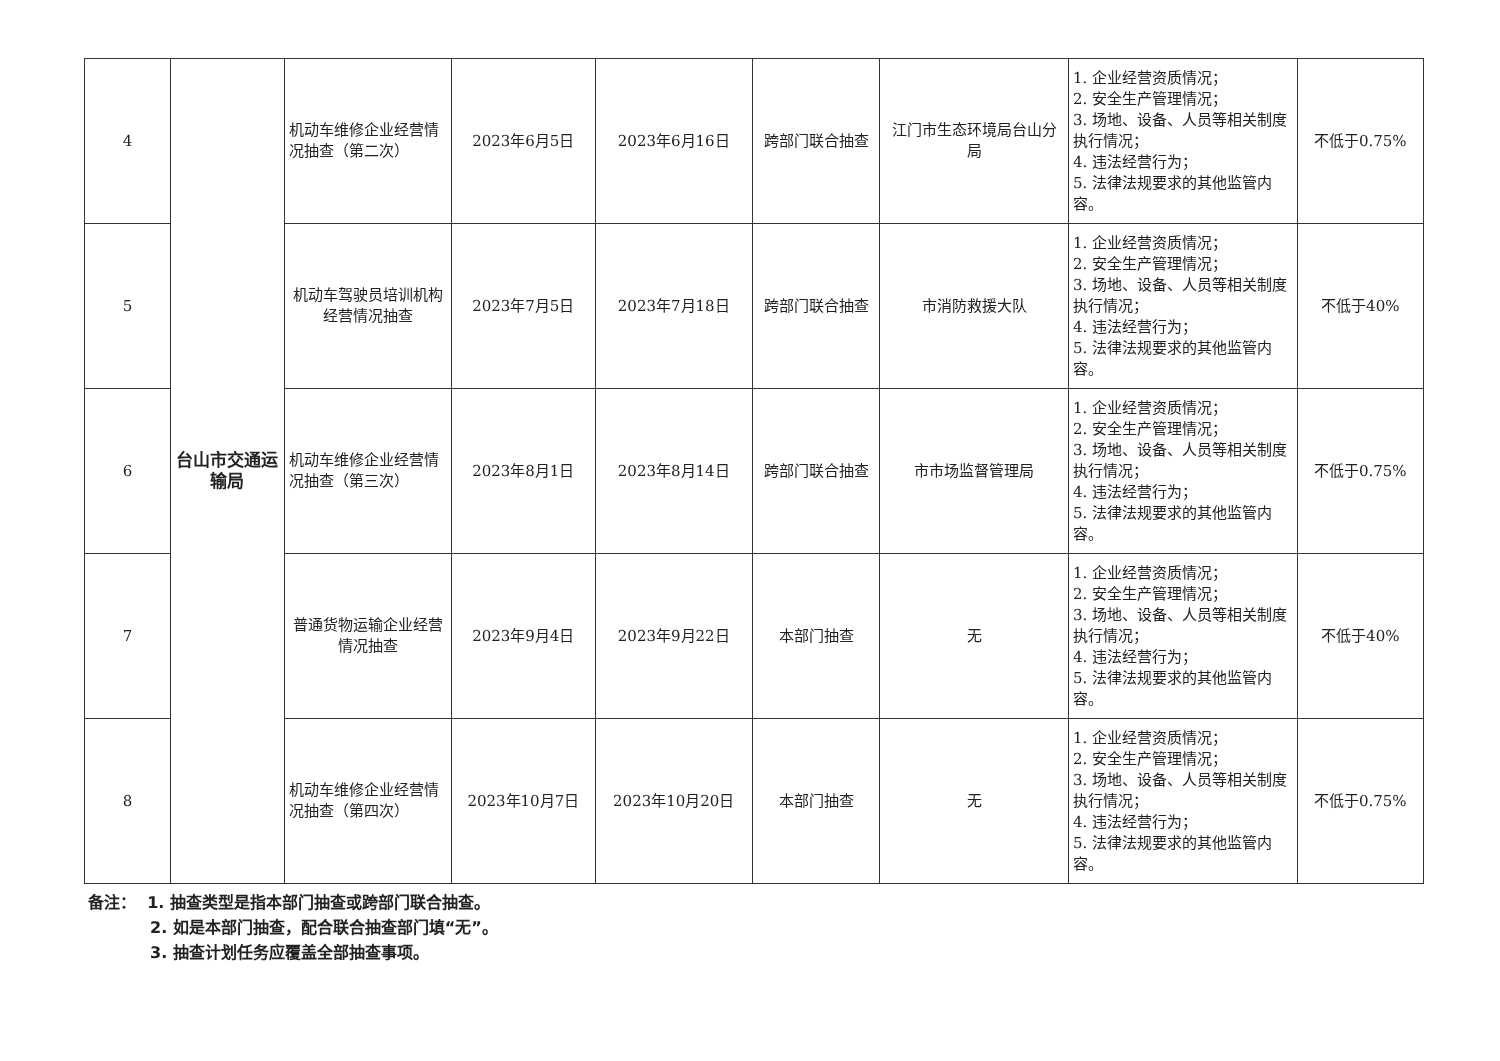| 4 | 台山市交通运输局 | 机动车维修企业经营情况抽查（第二次） | 2023年6月5日 | 2023年6月16日 | 跨部门联合抽查 | 江门市生态环境局台山分局 | 1. 企业经营资质情况； 2. 安全生产管理情况； 3. 场地、设备、人员等相关制度执行情况； 4. 违法经营行为； 5. 法律法规要求的其他监管内容。 | 不低于0.75% |
| 5 | | 机动车驾驶员培训机构经营情况抽查 | 2023年7月5日 | 2023年7月18日 | 跨部门联合抽查 | 市消防救援大队 | 1. 企业经营资质情况； 2. 安全生产管理情况； 3. 场地、设备、人员等相关制度执行情况； 4. 违法经营行为； 5. 法律法规要求的其他监管内容。 | 不低于40% |
| 6 | | 机动车维修企业经营情况抽查（第三次） | 2023年8月1日 | 2023年8月14日 | 跨部门联合抽查 | 市市场监督管理局 | 1. 企业经营资质情况； 2. 安全生产管理情况； 3. 场地、设备、人员等相关制度执行情况； 4. 违法经营行为； 5. 法律法规要求的其他监管内容。 | 不低于0.75% |
| 7 | | 普通货物运输企业经营情况抽查 | 2023年9月4日 | 2023年9月22日 | 本部门抽查 | 无 | 1. 企业经营资质情况； 2. 安全生产管理情况； 3. 场地、设备、人员等相关制度执行情况； 4. 违法经营行为； 5. 法律法规要求的其他监管内容。 | 不低于40% |
| 8 | | 机动车维修企业经营情况抽查（第四次） | 2023年10月7日 | 2023年10月20日 | 本部门抽查 | 无 | 1. 企业经营资质情况； 2. 安全生产管理情况； 3. 场地、设备、人员等相关制度执行情况； 4. 违法经营行为； 5. 法律法规要求的其他监管内容。 | 不低于0.75% |
备注： 1. 抽查类型是指本部门抽查或跨部门联合抽查。
2. 如是本部门抽查，配合联合抽查部门填“无”。
3. 抽查计划任务应覆盖全部抽查事项。